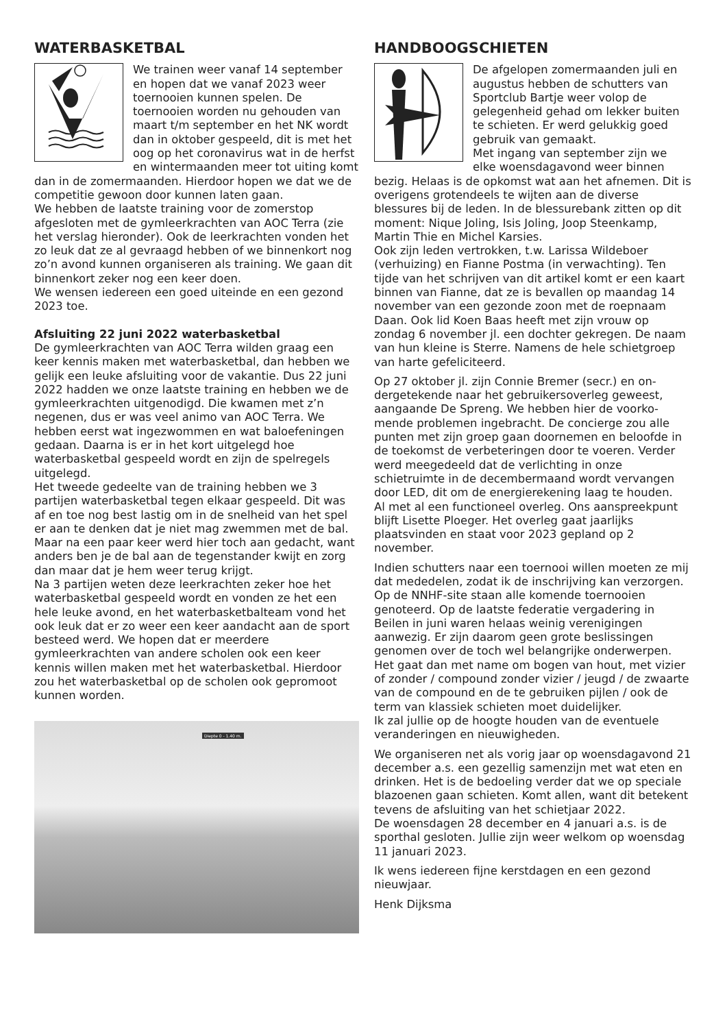WATERBASKETBAL
We trainen weer vanaf 14 septem­ber en hopen dat we vanaf 2023 weer toernooien kunnen spelen. De toernooien worden nu gehouden van maart t/m september en het NK wordt dan in oktober gespeeld, dit is met het oog op het corona­virus wat in de herfst en winter­maanden meer tot uiting komt dan in de zomer­maanden. Hierdoor hopen we dat we de competitie gewoon door kunnen laten gaan.
We hebben de laatste training voor de zomerstop afgesloten met de gymleerkrachten van AOC Terra (zie het verslag hieronder). Ook de leerkrachten vonden het zo leuk dat ze al gevraagd hebben of we binnenkort nog zo’n avond kunnen organiseren als training. We gaan dit binnenkort zeker nog een keer doen.
We wensen iedereen een goed uiteinde en een gezond 2023 toe.
Afsluiting 22 juni 2022 waterbasketbal
De gymleerkrachten van AOC Terra wilden graag een keer kennis maken met waterbasketbal, dan hebben we gelijk een leuke afsluiting voor de va­kantie. Dus 22 juni 2022 hadden we onze laatste training en hebben we de gymleerkrachten uitge­nodigd. Die kwamen met z’n negenen, dus er was veel animo van AOC Terra. We hebben eerst wat ingezwommen en wat baloefeningen gedaan. Daar­na is er in het kort uitgelegd hoe waterbasketbal gespeeld wordt en zijn de spelregels uitgelegd.
Het tweede gedeelte van de training hebben we 3 partijen waterbasketbal tegen elkaar gespeeld. Dit was af en toe nog best lastig om in de snelheid van het spel er aan te denken dat je niet mag zwem­men met de bal. Maar na een paar keer werd hier toch aan gedacht, want anders ben je de bal aan de tegenstander kwijt en zorg dan maar dat je hem weer terug krijgt.
Na 3 partijen weten deze leerkrachten zeker hoe het waterbasketbal gespeeld wordt en vonden ze het een hele leuke avond, en het waterbasketbal­team vond het ook leuk dat er zo weer een keer aandacht aan de sport besteed werd. We hopen dat er meerdere gymleerkrachten van andere scholen ook een keer kennis willen maken met het water­basketbal. Hierdoor zou het waterbasketbal op de scholen ook gepromoot kunnen worden.
Diepte 0 - 1.40 m.
HANDBOOGSCHIETEN
De afgelopen zomermaanden juli en augustus hebben de schutters van Sportclub Bartje weer volop de gelegenheid gehad om lekker buiten te schieten. Er werd gelukkig goed gebruik van gemaakt.
Met ingang van september zijn we elke woensdagavond weer binnen bezig. Helaas is de opkomst wat aan het afnemen. Dit is overigens grotendeels te wijten aan de di­verse blessures bij de leden. In de blessurebank zitten op dit moment: Nique Joling, Isis Joling, Joop Steenkamp, Martin Thie en Michel Karsies.
Ook zijn leden vertrokken, t.w. Larissa Wildeboer (verhuizing) en Fianne Postma (in verwachting). Ten tijde van het schrijven van dit artikel komt er een kaart binnen van Fianne, dat ze is bevallen op maandag 14 november van een gezonde zoon met de roepnaam Daan. Ook lid Koen Baas heeft met zijn vrouw op zondag 6 november jl. een dochter gekregen. De naam van hun kleine is Sterre. Namens de hele schietgroep van harte gefeliciteerd.
Op 27 oktober jl. zijn Connie Bremer (secr.) en on­dergetekende naar het gebruikersoverleg geweest, aangaande De Spreng. We hebben hier de voorko­mende problemen ingebracht. De concierge zou alle punten met zijn groep gaan doornemen en beloofde in de toekomst de verbeteringen door te voeren. Verder werd meegedeeld dat de verlichting in onze schietruimte in de decembermaand wordt vervan­gen door LED, dit om de energierekening laag te houden.
Al met al een functioneel overleg. Ons aanspreek­punt blijft Lisette Ploeger. Het overleg gaat jaarlijks plaatsvinden en staat voor 2023 gepland op 2 november.
Indien schutters naar een toernooi willen moeten ze mij dat mededelen, zodat ik de inschrijving kan verzorgen. Op de NNHF-site staan alle komen­de toernooien genoteerd. Op de laatste federatie vergadering in Beilen in juni waren helaas weinig verenigingen aanwezig. Er zijn daarom geen grote beslissingen genomen over de toch wel belangrijke onderwerpen. Het gaat dan met name om bogen van hout, met vizier of zonder / compound zonder vizier / jeugd / de zwaarte van de compound en de te gebruiken pijlen / ook de term van klassiek schieten moet duidelijker.
Ik zal jullie op de hoogte houden van de eventuele veranderingen en nieuwigheden.
We organiseren net als vorig jaar op woensdag­avond 21 december a.s. een gezellig samenzijn met wat eten en drinken. Het is de bedoeling verder dat we op speciale blazoenen gaan schieten. Komt allen, want dit betekent tevens de afsluiting van het schietjaar 2022.
De woensdagen 28 december en 4 januari a.s. is de sporthal gesloten. Jullie zijn weer welkom op woensdag 11 januari 2023.
Ik wens iedereen fijne kerstdagen en een gezond nieuwjaar.
Henk Dijksma